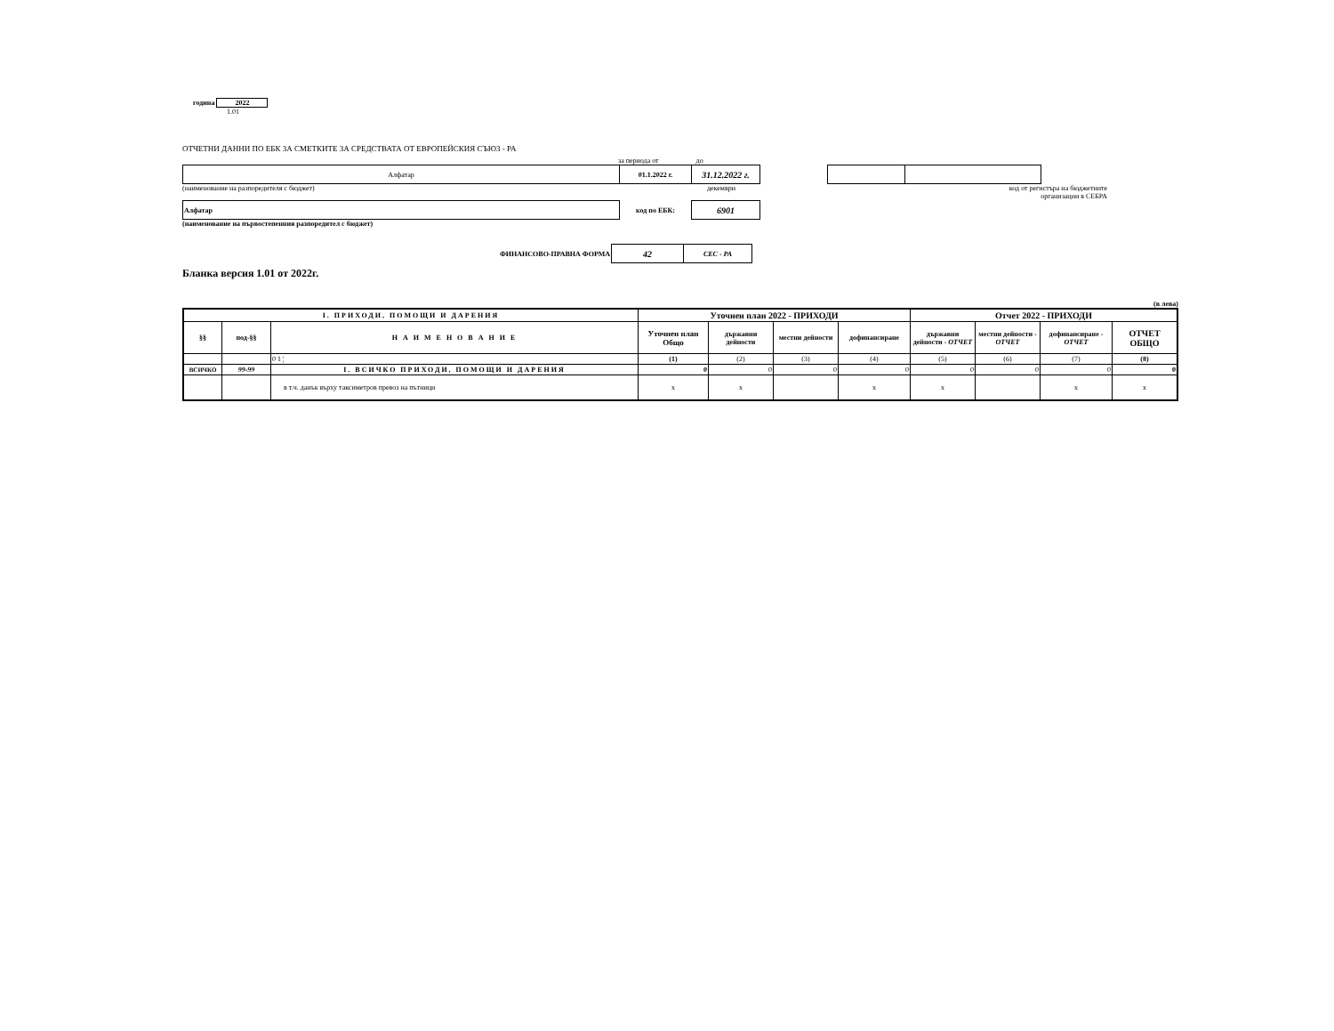година 2022
1.01
ОТЧЕТНИ ДАННИ ПО ЕБК ЗА СМЕТКИТЕ ЗА СРЕДСТВАТА ОТ ЕВРОПЕЙСКИЯ СЪЮЗ - РА
за периода от до
| Алфатар | 01.1.2022 г. | 31.12.2022 г. |
(наименование на разпоредителя с бюджет) декември код от регистъра на бюджетните
организации в СЕБРА
| Алфатар | код по ЕБК: | 6901 |
(наименование на първостепенния разпоредител с бюджет)
| ФИНАНСОВО-ПРАВНА ФОРМА | 42 | СЕС - РА |
Бланка версия 1.01 от 2022г.
(в лева)
| I. ПРИХОДИ, ПОМОЩИ И ДАРЕНИЯ | | | Уточнен план 2022 - ПРИХОДИ | | | | Отчет 2022 - ПРИХОДИ | | | |
| --- | --- | --- | --- | --- | --- | --- | --- | --- | --- | --- |
| §§ | под-§§ | Н А И М Е Н О В А Н И Е | Уточнен план Общо | държавни дейности | местни дейности | дофинансиране | държавни дейности - ОТЧЕТ | местни дейности - ОТЧЕТ | дофинансиране - ОТЧЕТ | ОТЧЕТ ОБЩО |
| | | 0 1 ¦ | (1) | (2) | (3) | (4) | (5) | (6) | (7) | (8) |
| ВСИЧКО | 99-99 | I. ВСИЧКО ПРИХОДИ, ПОМОЩИ И ДАРЕНИЯ | 0 | 0 | 0 | 0 | 0 | 0 | 0 | 0 |
| | | в т.ч. данък върху таксиметров превоз на пътници | x | x | | x | x | | x | x |